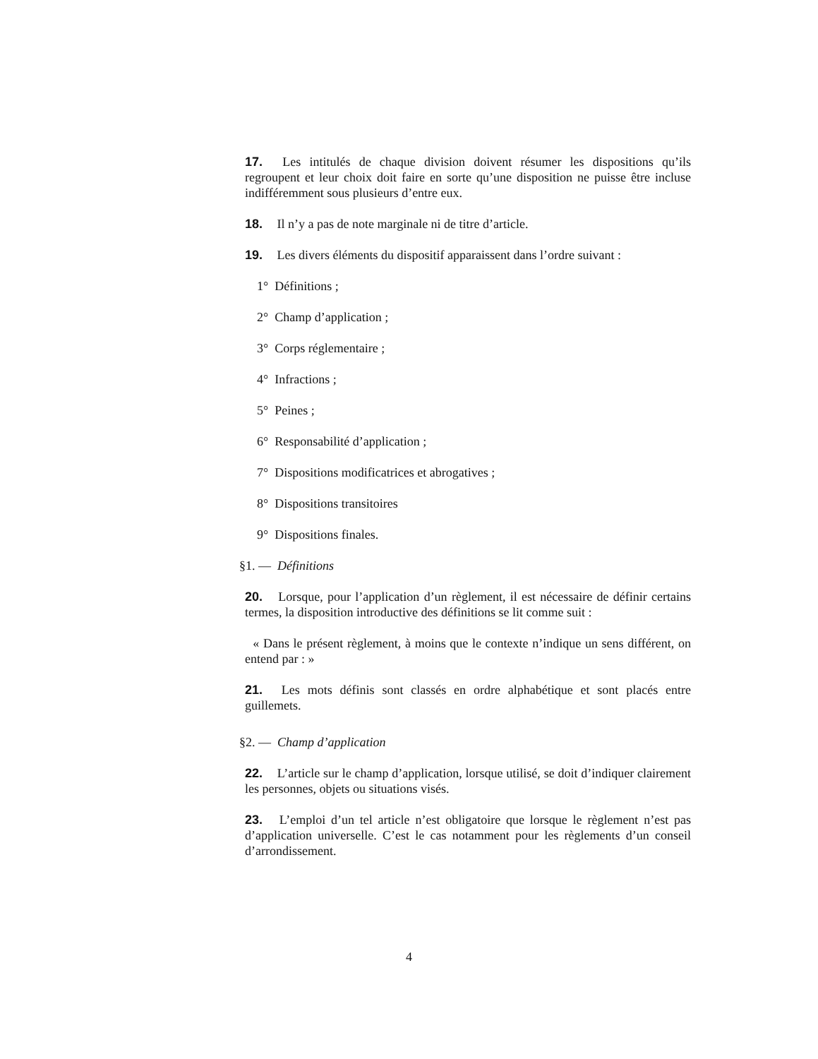17. Les intitulés de chaque division doivent résumer les dispositions qu’ils regroupent et leur choix doit faire en sorte qu’une disposition ne puisse être incluse indifféremment sous plusieurs d’entre eux.
18. Il n’y a pas de note marginale ni de titre d’article.
19. Les divers éléments du dispositif apparaissent dans l’ordre suivant :
1° Définitions ;
2° Champ d’application ;
3° Corps réglementaire ;
4° Infractions ;
5° Peines ;
6° Responsabilité d’application ;
7° Dispositions modificatrices et abrogatives ;
8° Dispositions transitoires
9° Dispositions finales.
§1. — Définitions
20. Lorsque, pour l’application d’un règlement, il est nécessaire de définir certains termes, la disposition introductive des définitions se lit comme suit :
« Dans le présent règlement, à moins que le contexte n’indique un sens différent, on entend par : »
21. Les mots définis sont classés en ordre alphabétique et sont placés entre guillemets.
§2. — Champ d’application
22. L’article sur le champ d’application, lorsque utilisé, se doit d’indiquer clairement les personnes, objets ou situations visés.
23. L’emploi d’un tel article n’est obligatoire que lorsque le règlement n’est pas d’application universelle. C’est le cas notamment pour les règlements d’un conseil d’arrondissement.
4